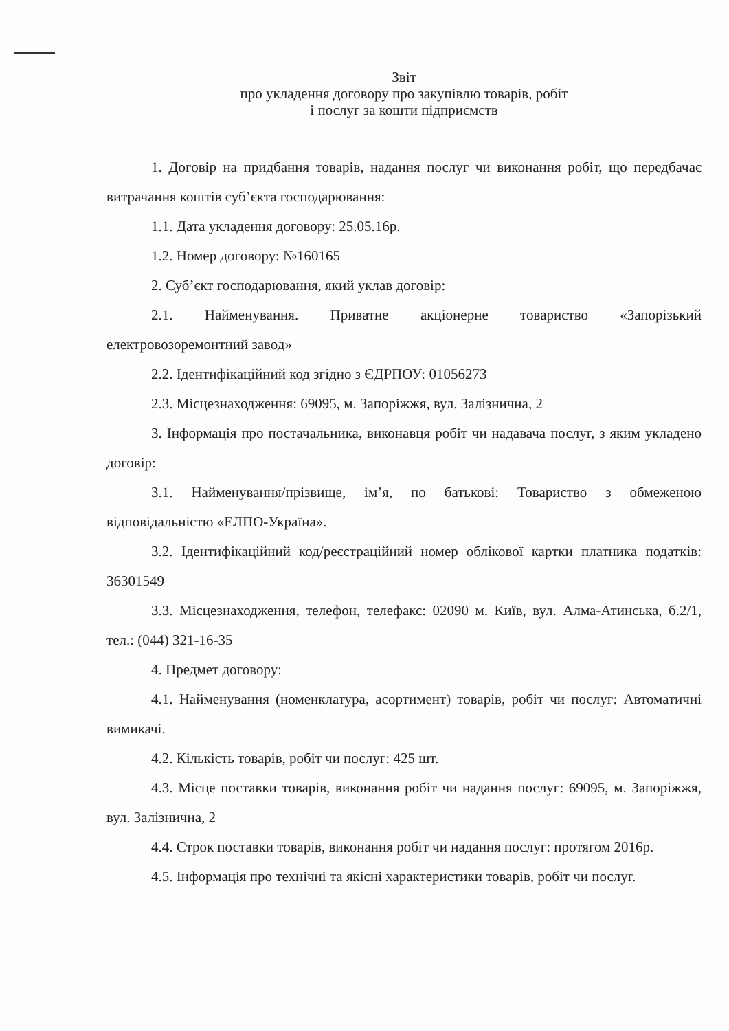Звіт
про укладення договору про закупівлю товарів, робіт
і послуг за кошти підприємств
1. Договір на придбання товарів, надання послуг чи виконання робіт, що передбачає витрачання коштів суб’єкта господарювання:
1.1. Дата укладення договору: 25.05.16р.
1.2. Номер договору: №160165
2. Суб’єкт господарювання, який уклав договір:
2.1. Найменування. Приватне акціонерне товариство «Запорізький електровозоремонтний завод»
2.2. Ідентифікаційний код згідно з ЄДРПОУ: 01056273
2.3. Місцезнаходження: 69095, м. Запоріжжя, вул. Залізнична, 2
3. Інформація про постачальника, виконавця робіт чи надавача послуг, з яким укладено договір:
3.1. Найменування/прізвище, ім’я, по батькові: Товариство з обмеженою відповідальністю «ЕЛПО-Україна».
3.2. Ідентифікаційний код/реєстраційний номер облікової картки платника податків: 36301549
3.3. Місцезнаходження, телефон, телефакс: 02090 м. Київ, вул. Алма-Атинська, б.2/1, тел.: (044) 321-16-35
4. Предмет договору:
4.1. Найменування (номенклатура, асортимент) товарів, робіт чи послуг: Автоматичні вимикачі.
4.2. Кількість товарів, робіт чи послуг: 425 шт.
4.3. Місце поставки товарів, виконання робіт чи надання послуг: 69095, м. Запоріжжя, вул. Залізнична, 2
4.4. Строк поставки товарів, виконання робіт чи надання послуг: протягом 2016р.
4.5. Інформація про технічні та якісні характеристики товарів, робіт чи послуг.